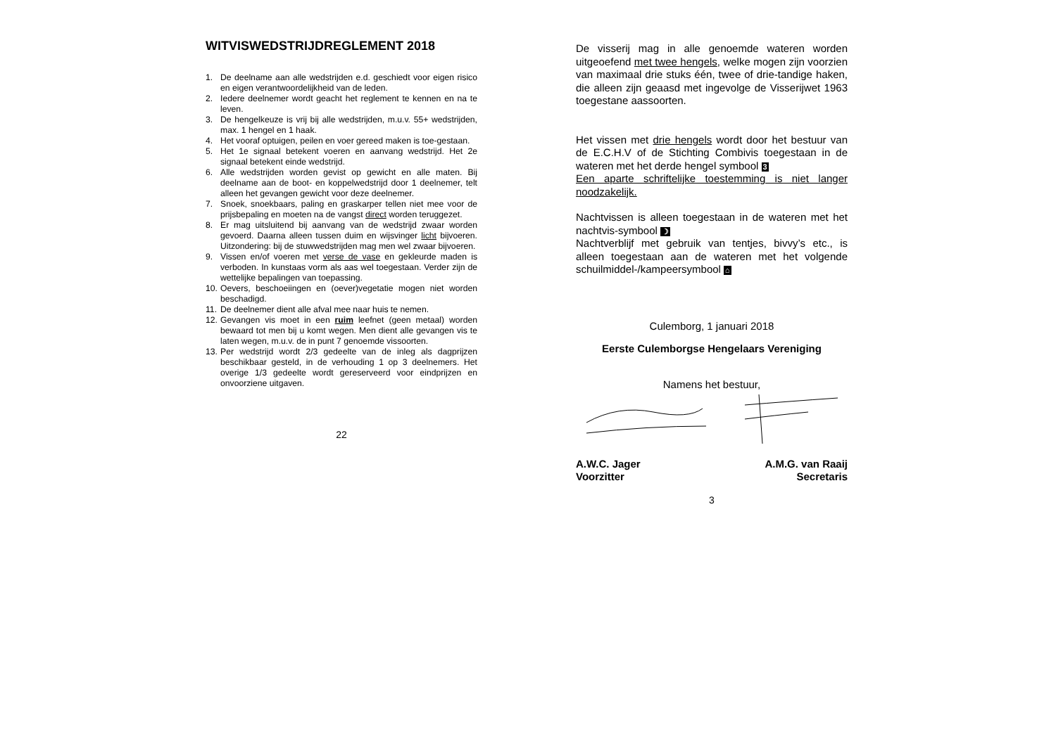WITVISWEDSTRIJDREGLEMENT 2018
1. De deelname aan alle wedstrijden e.d. geschiedt voor eigen risico en eigen verantwoordelijkheid van de leden.
2. Iedere deelnemer wordt geacht het reglement te kennen en na te leven.
3. De hengelkeuze is vrij bij alle wedstrijden, m.u.v. 55+ wedstrijden, max. 1 hengel en 1 haak.
4. Het vooraf optuigen, peilen en voer gereed maken is toe-gestaan.
5. Het 1e signaal betekent voeren en aanvang wedstrijd. Het 2e signaal betekent einde wedstrijd.
6. Alle wedstrijden worden gevist op gewicht en alle maten. Bij deelname aan de boot- en koppelwedstrijd door 1 deelnemer, telt alleen het gevangen gewicht voor deze deelnemer.
7. Snoek, snoekbaars, paling en graskarper tellen niet mee voor de prijsbepaling en moeten na de vangst direct worden teruggezet.
8. Er mag uitsluitend bij aanvang van de wedstrijd zwaar worden gevoerd. Daarna alleen tussen duim en wijsvinger licht bijvoeren. Uitzondering: bij de stuwwedstrijden mag men wel zwaar bijvoeren.
9. Vissen en/of voeren met verse de vase en gekleurde maden is verboden. In kunstaas vorm als aas wel toegestaan. Verder zijn de wettelijke bepalingen van toepassing.
10. Oevers, beschoeiingen en (oever)vegetatie mogen niet worden beschadigd.
11. De deelnemer dient alle afval mee naar huis te nemen.
12. Gevangen vis moet in een ruim leefnet (geen metaal) worden bewaard tot men bij u komt wegen. Men dient alle gevangen vis te laten wegen, m.u.v. de in punt 7 genoemde vissoorten.
13. Per wedstrijd wordt 2/3 gedeelte van de inleg als dagprijzen beschikbaar gesteld, in de verhouding 1 op 3 deelnemers. Het overige 1/3 gedeelte wordt gereserveerd voor eindprijzen en onvoorziene uitgaven.
22
De visserij mag in alle genoemde wateren worden uitgeoefend met twee hengels, welke mogen zijn voorzien van maximaal drie stuks één, twee of drie-tandige haken, die alleen zijn geaasd met ingevolge de Visserijwet 1963 toegestane aassoorten.
Het vissen met drie hengels wordt door het bestuur van de E.C.H.V of de Stichting Combivis toegestaan in de wateren met het derde hengel symbool 3
Een aparte schriftelijke toestemming is niet langer noodzakelijk.
Nachtvissen is alleen toegestaan in de wateren met het nachtvis-symbool ☽
Nachtverblijf met gebruik van tentjes, bivvy’s etc., is alleen toegestaan aan de wateren met het volgende schuilmiddel-/kampeersymbool ⌂
Culemborg, 1 januari 2018
Eerste Culemborgse Hengelaars Vereniging
Namens het bestuur,
A.W.C. Jager
Voorzitter
A.M.G. van Raaij
Secretaris
3